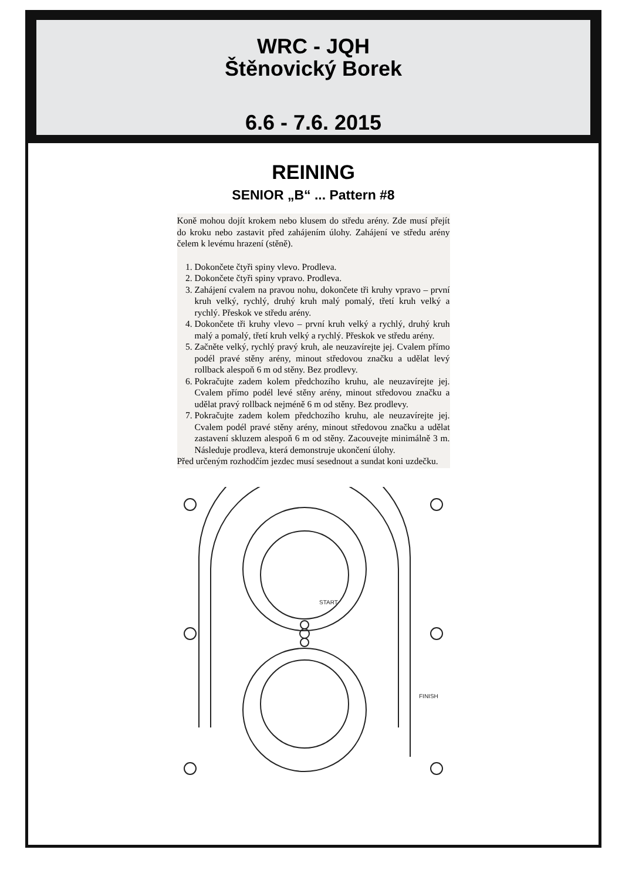WRC - JQH
Štěnovický Borek
6.6 - 7.6. 2015
REINING
SENIOR „B“ ... Pattern #8
Koně mohou dojít krokem nebo klusem do středu arény. Zde musí přejít do kroku nebo zastavit před zahájením úlohy. Zahájení ve středu arény čelem k levému hrazení (stěně).
1. Dokončete čtyři spiny vlevo. Prodleva.
2. Dokončete čtyři spiny vpravo. Prodleva.
3. Zahájení cvalem na pravou nohu, dokončete tři kruhy vpravo – první kruh velký, rychlý, druhý kruh malý pomalý, třetí kruh velký a rychlý. Přeskok ve středu arény.
4. Dokončete tři kruhy vlevo – první kruh velký a rychlý, druhý kruh malý a pomalý, třetí kruh velký a rychlý. Přeskok ve středu arény.
5. Začněte velký, rychlý pravý kruh, ale neuzavírejte jej. Cvalem přímo podél pravé stěny arény, minout středovou značku a udělat levý rollback alespoň 6 m od stěny. Bez prodlevy.
6. Pokračujte zadem kolem předchozího kruhu, ale neuzavírejte jej. Cvalem přímo podél levé stěny arény, minout středovou značku a udělat pravý rollback nejméně 6 m od stěny. Bez prodlevy.
7. Pokračujte zadem kolem předchozího kruhu, ale neuzavírejte jej. Cvalem podél pravé stěny arény, minout středovou značku a udělat zastavení skluzem alespoň 6 m od stěny. Zacouvejte minimálně 3 m. Následuje prodleva, která demonstruje ukončení úlohy.
Před určeným rozhodčím jezdec musí sesednout a sundat koni uzdečku.
START
FINISH